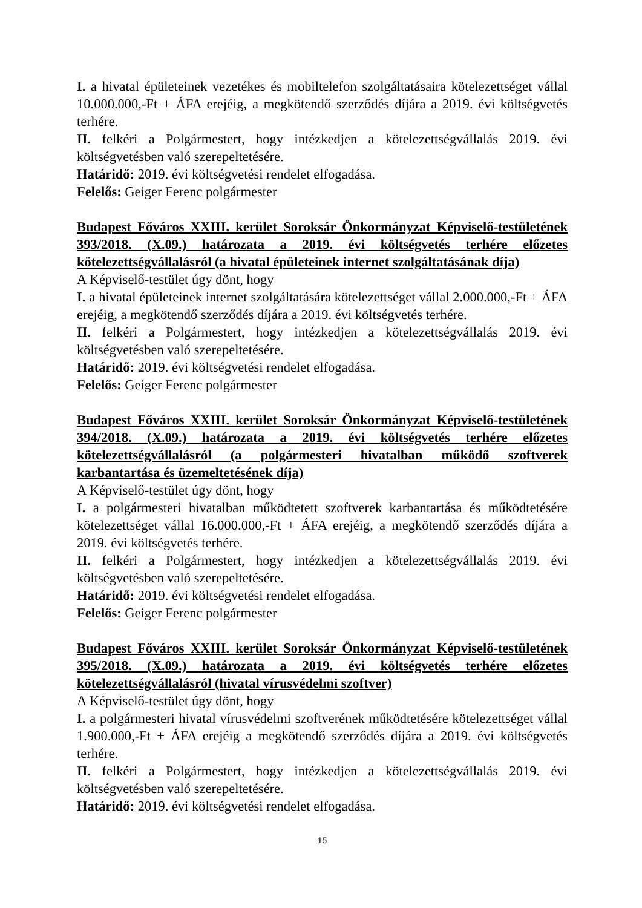I. a hivatal épületeinek vezetékes és mobiltelefon szolgáltatásaira kötelezettséget vállal 10.000.000,-Ft + ÁFA erejéig, a megkötendő szerződés díjára a 2019. évi költségvetés terhére.
II. felkéri a Polgármestert, hogy intézkedjen a kötelezettségvállalás 2019. évi költségvetésben való szerepeltetésére.
Határidő: 2019. évi költségvetési rendelet elfogadása.
Felelős: Geiger Ferenc polgármester
Budapest Főváros XXIII. kerület Soroksár Önkormányzat Képviselő-testületének 393/2018. (X.09.) határozata a 2019. évi költségvetés terhére előzetes kötelezettségvállalásról (a hivatal épületeinek internet szolgáltatásának díja)
A Képviselő-testület úgy dönt, hogy
I. a hivatal épületeinek internet szolgáltatására kötelezettséget vállal 2.000.000,-Ft + ÁFA erejéig, a megkötendő szerződés díjára a 2019. évi költségvetés terhére.
II. felkéri a Polgármestert, hogy intézkedjen a kötelezettségvállalás 2019. évi költségvetésben való szerepeltetésére.
Határidő: 2019. évi költségvetési rendelet elfogadása.
Felelős: Geiger Ferenc polgármester
Budapest Főváros XXIII. kerület Soroksár Önkormányzat Képviselő-testületének 394/2018. (X.09.) határozata a 2019. évi költségvetés terhére előzetes kötelezettségvállalásról (a polgármesteri hivatalban működő szoftverek karbantartása és üzemeltetésének díja)
A Képviselő-testület úgy dönt, hogy
I. a polgármesteri hivatalban működtetett szoftverek karbantartása és működtetésére kötelezettséget vállal 16.000.000,-Ft + ÁFA erejéig, a megkötendő szerződés díjára a 2019. évi költségvetés terhére.
II. felkéri a Polgármestert, hogy intézkedjen a kötelezettségvállalás 2019. évi költségvetésben való szerepeltetésére.
Határidő: 2019. évi költségvetési rendelet elfogadása.
Felelős: Geiger Ferenc polgármester
Budapest Főváros XXIII. kerület Soroksár Önkormányzat Képviselő-testületének 395/2018. (X.09.) határozata a 2019. évi költségvetés terhére előzetes kötelezettségvállalásról (hivatal vírusvédelmi szoftver)
A Képviselő-testület úgy dönt, hogy
I. a polgármesteri hivatal vírusvédelmi szoftverének működtetésére kötelezettséget vállal 1.900.000,-Ft + ÁFA erejéig a megkötendő szerződés díjára a 2019. évi költségvetés terhére.
II. felkéri a Polgármestert, hogy intézkedjen a kötelezettségvállalás 2019. évi költségvetésben való szerepeltetésére.
Határidő: 2019. évi költségvetési rendelet elfogadása.
15